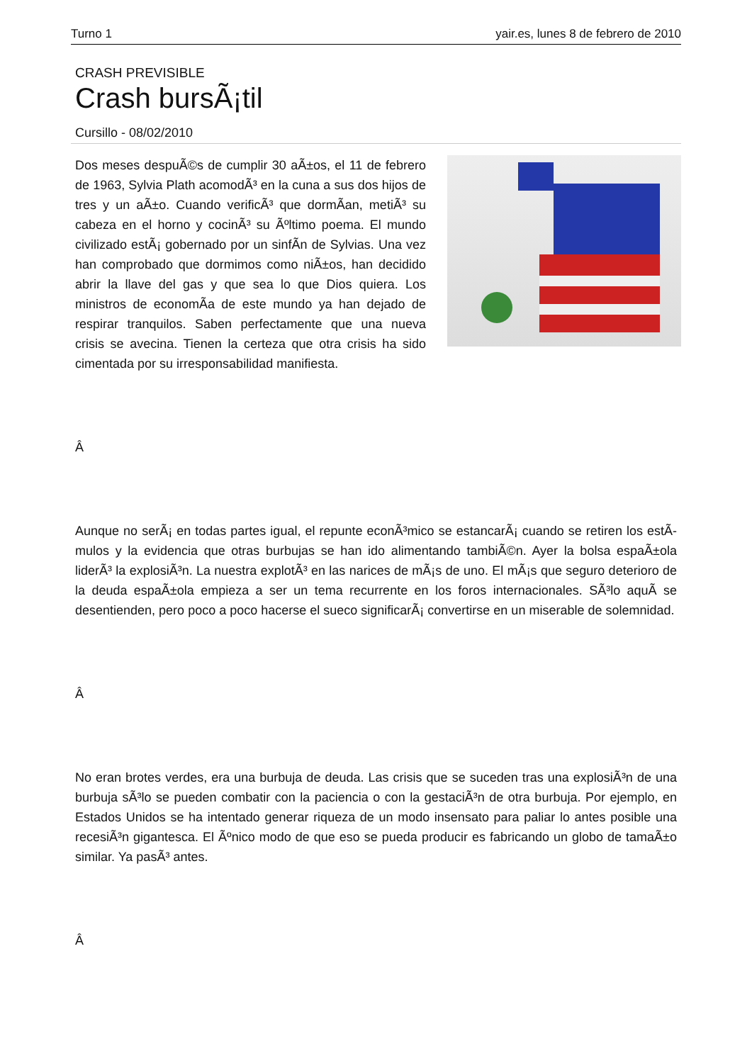Turno 1 yair.es, lunes 8 de febrero de 2010
CRASH PREVISIBLE
Crash bursÃ¡til
Cursillo - 08/02/2010
Dos meses despuÃ©s de cumplir 30 aÃ±os, el 11 de febrero de 1963, Sylvia Plath acomodÃ³ en la cuna a sus dos hijos de tres y un aÃ±o. Cuando verificÃ³ que dormÃ­an, metiÃ³ su cabeza en el horno y cocinÃ³ su Ãºltimo poema. El mundo civilizado estÃ¡ gobernado por un sinfÃ­n de Sylvias. Una vez han comprobado que dormimos como niÃ±os, han decidido abrir la llave del gas y que sea lo que Dios quiera. Los ministros de economÃ­a de este mundo ya han dejado de respirar tranquilos. Saben perfectamente que una nueva crisis se avecina. Tienen la certeza que otra crisis ha sido cimentada por su irresponsabilidad manifiesta.
Â
Aunque no serÃ¡ en todas partes igual, el repunte econÃ³mico se estancarÃ¡ cuando se retiren los estÃ­mulos y la evidencia que otras burbujas se han ido alimentando tambiÃ©n. Ayer la bolsa espaÃ±ola liderÃ³ la explosiÃ³n. La nuestra explotÃ³ en las narices de mÃ¡s de uno. El mÃ¡s que seguro deterioro de la deuda espaÃ±ola empieza a ser un tema recurrente en los foros internacionales. SÃ³lo aquÃ­ se desentienden, pero poco a poco hacerse el sueco significarÃ¡ convertirse en un miserable de solemnidad.
Â
No eran brotes verdes, era una burbuja de deuda. Las crisis que se suceden tras una explosiÃ³n de una burbuja sÃ³lo se pueden combatir con la paciencia o con la gestaciÃ³n de otra burbuja. Por ejemplo, en Estados Unidos se ha intentado generar riqueza de un modo insensato para paliar lo antes posible una recesiÃ³n gigantesca. El Ãºnico modo de que eso se pueda producir es fabricando un globo de tamaÃ±o similar. Ya pasÃ³ antes.
Â